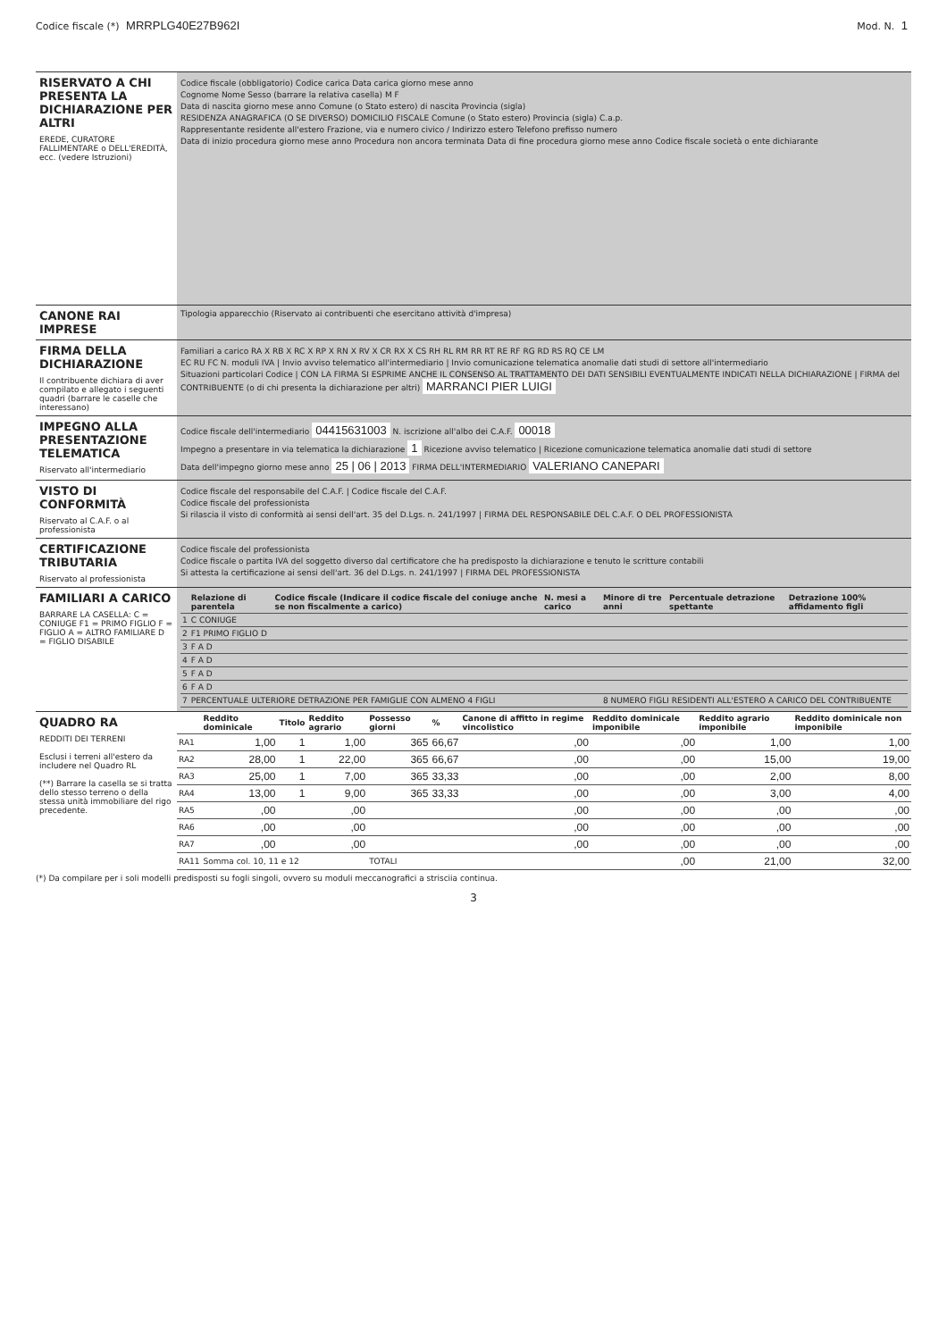Codice fiscale (*) MRRPLG40E27B962I
Mod. N. 1
RISERVATO A CHI PRESENTA LA DICHIARAZIONE PER ALTRI
EREDE, CURATORE FALLIMENTARE o DELL'EREDITÀ, ecc. (vedere Istruzioni)
Codice fiscale (obbligatorio) Codice carica Data carica giorno mese anno
Cognome Nome Sesso (barrare la relativa casella) M F
Data di nascita giorno mese anno Comune (o Stato estero) di nascita Provincia (sigla)
RESIDENZA ANAGRAFICA (O SE DIVERSO) DOMICILIO FISCALE Comune (o Stato estero) Provincia (sigla) C.a.p.
Rappresentante residente all'estero Frazione, via e numero civico / Indirizzo estero Telefono prefisso numero
Data di inizio procedura giorno mese anno Procedura non ancora terminata Data di fine procedura giorno mese anno Codice fiscale società o ente dichiarante
CANONE RAI IMPRESE
Tipologia apparecchio (Riservato ai contribuenti che esercitano attività d'impresa)
FIRMA DELLA DICHIARAZIONE
Il contribuente dichiara di aver compilato e allegato i seguenti quadri (barrare le caselle che interessano)
Familiari a carico RA X RB X RC X RP X RN X RV X CR RX X CS RH RL RM RR RT RE RF RG RD RS RQ CE LM
EC RU FC N. moduli IVA | Invio avviso telematico all'intermediario | Invio comunicazione telematica anomalie dati studi di settore all'intermediario
Situazioni particolari Codice | CON LA FIRMA SI ESPRIME ANCHE IL CONSENSO AL TRATTAMENTO DEI DATI SENSIBILI EVENTUALMENTE INDICATI NELLA DICHIARAZIONE | FIRMA del CONTRIBUENTE (o di chi presenta la dichiarazione per altri) MARRANCI PIER LUIGI
IMPEGNO ALLA PRESENTAZIONE TELEMATICA
Riservato all'intermediario
Codice fiscale dell'intermediario 04415631003 N. iscrizione all'albo dei C.A.F. 00018
Impegno a presentare in via telematica la dichiarazione 1 Ricezione avviso telematico | Ricezione comunicazione telematica anomalie dati studi di settore
Data dell'impegno giorno mese anno 25 | 06 | 2013 FIRMA DELL'INTERMEDIARIO VALERIANO CANEPARI
VISTO DI CONFORMITÀ
Riservato al C.A.F. o al professionista
Codice fiscale del responsabile del C.A.F. | Codice fiscale del C.A.F.
Codice fiscale del professionista
Si rilascia il visto di conformità ai sensi dell'art. 35 del D.Lgs. n. 241/1997 | FIRMA DEL RESPONSABILE DEL C.A.F. O DEL PROFESSIONISTA
CERTIFICAZIONE TRIBUTARIA
Riservato al professionista
Codice fiscale del professionista
Codice fiscale o partita IVA del soggetto diverso dal certificatore che ha predisposto la dichiarazione e tenuto le scritture contabili
Si attesta la certificazione ai sensi dell'art. 36 del D.Lgs. n. 241/1997 | FIRMA DEL PROFESSIONISTA
FAMILIARI A CARICO
BARRARE LA CASELLA: C = CONIUGE F1 = PRIMO FIGLIO F = FIGLIO A = ALTRO FAMILIARE D = FIGLIO DISABILE
| | Relazione di parentela | Codice fiscale (Indicare il codice fiscale del coniuge anche se non fiscalmente a carico) | N. mesi a carico | Minore di tre anni | Percentuale detrazione spettante | Detrazione 100% affidamento figli |
| --- | --- | --- | --- | --- | --- | --- |
| 1 | C CONIUGE | | | | | |
| 2 | F1 PRIMO FIGLIO D | | | | | |
| 3 | F A D | | | | | |
| 4 | F A D | | | | | |
| 5 | F A D | | | | | |
| 6 | F A D | | | | | |
| 7 | PERCENTUALE ULTERIORE DETRAZIONE PER FAMIGLIE CON ALMENO 4 FIGLI | | | 8 NUMERO FIGLI RESIDENTI ALL'ESTERO A CARICO DEL CONTRIBUENTE | | |
QUADRO RA
REDDITI DEI TERRENI
Esclusi i terreni all'estero da includere nel Quadro RL
(**) Barrare la casella se si tratta dello stesso terreno o della stessa unità immobiliare del rigo precedente.
| | Reddito dominicale | Titolo | Reddito agrario | Possesso giorni | % | Canone di affitto in regime vincolistico | Reddito dominicale imponibile | Reddito agrario imponibile | Reddito dominicale non imponibile |
| --- | --- | --- | --- | --- | --- | --- | --- | --- | --- |
| RA1 | 1,00 | 1 | 1,00 | 365 | 66,67 | ,00 | ,00 | 1,00 | 1,00 |
| RA2 | 28,00 | 1 | 22,00 | 365 | 66,67 | ,00 | ,00 | 15,00 | 19,00 |
| RA3 | 25,00 | 1 | 7,00 | 365 | 33,33 | ,00 | ,00 | 2,00 | 8,00 |
| RA4 | 13,00 | 1 | 9,00 | 365 | 33,33 | ,00 | ,00 | 3,00 | 4,00 |
| RA5 | ,00 | | ,00 | | | ,00 | ,00 | ,00 | ,00 |
| RA6 | ,00 | | ,00 | | | ,00 | ,00 | ,00 | ,00 |
| RA7 | ,00 | | ,00 | | | ,00 | ,00 | ,00 | ,00 |
| RA11 | Somma col. 10, 11 e 12 | | | TOTALI | | | ,00 | 21,00 | 32,00 |
(*) Da compilare per i soli modelli predisposti su fogli singoli, ovvero su moduli meccanografici a strisciia continua.
3